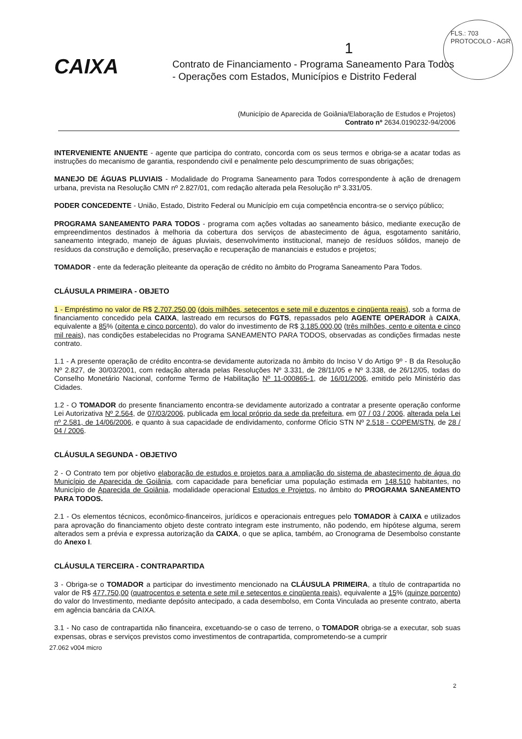FLS.: 703
PROTOCOLO - AGR
1
CAIXA
Contrato de Financiamento - Programa Saneamento Para Todos
- Operações com Estados, Municípios e Distrito Federal
(Município de Aparecida de Goiânia/Elaboração de Estudos e Projetos)
Contrato nº 2634.0190232-94/2006
INTERVENIENTE ANUENTE - agente que participa do contrato, concorda com os seus termos e obriga-se a acatar todas as instruções do mecanismo de garantia, respondendo civil e penalmente pelo descumprimento de suas obrigações;
MANEJO DE ÁGUAS PLUVIAIS - Modalidade do Programa Saneamento para Todos correspondente à ação de drenagem urbana, prevista na Resolução CMN nº 2.827/01, com redação alterada pela Resolução nº 3.331/05.
PODER CONCEDENTE - União, Estado, Distrito Federal ou Município em cuja competência encontra-se o serviço público;
PROGRAMA SANEAMENTO PARA TODOS - programa com ações voltadas ao saneamento básico, mediante execução de empreendimentos destinados à melhoria da cobertura dos serviços de abastecimento de água, esgotamento sanitário, saneamento integrado, manejo de águas pluviais, desenvolvimento institucional, manejo de resíduos sólidos, manejo de resíduos da construção e demolição, preservação e recuperação de mananciais e estudos e projetos;
TOMADOR - ente da federação pleiteante da operação de crédito no âmbito do Programa Saneamento Para Todos.
CLÁUSULA PRIMEIRA - OBJETO
1 - Empréstimo no valor de R$ 2.707.250,00 (dois milhões, setecentos e sete mil e duzentos e cinqüenta reais), sob a forma de financiamento concedido pela CAIXA, lastreado em recursos do FGTS, repassados pelo AGENTE OPERADOR à CAIXA, equivalente a 85% (oitenta e cinco porcento), do valor do investimento de R$ 3.185.000,00 (três milhões, cento e oitenta e cinco mil reais), nas condições estabelecidas no Programa SANEAMENTO PARA TODOS, observadas as condições firmadas neste contrato.
1.1 - A presente operação de crédito encontra-se devidamente autorizada no âmbito do Inciso V do Artigo 9º - B da Resolução Nº 2.827, de 30/03/2001, com redação alterada pelas Resoluções Nº 3.331, de 28/11/05 e Nº 3.338, de 26/12/05, todas do Conselho Monetário Nacional, conforme Termo de Habilitação Nº 11-000865-1, de 16/01/2006, emitido pelo Ministério das Cidades.
1.2 - O TOMADOR do presente financiamento encontra-se devidamente autorizado a contratar a presente operação conforme Lei Autorizativa Nº 2.564, de 07/03/2006, publicada em local próprio da sede da prefeitura, em 07 / 03 / 2006, alterada pela Lei nº 2.581, de 14/06/2006, e quanto à sua capacidade de endividamento, conforme Ofício STN Nº 2.518 - COPEM/STN, de 28 / 04 / 2006.
CLÁUSULA SEGUNDA - OBJETIVO
2 - O Contrato tem por objetivo elaboração de estudos e projetos para a ampliação do sistema de abastecimento de água do Município de Aparecida de Goiânia, com capacidade para beneficiar uma população estimada em 148.510 habitantes, no Município de Aparecida de Goiânia, modalidade operacional Estudos e Projetos, no âmbito do PROGRAMA SANEAMENTO PARA TODOS.
2.1 - Os elementos técnicos, econômico-financeiros, jurídicos e operacionais entregues pelo TOMADOR à CAIXA e utilizados para aprovação do financiamento objeto deste contrato integram este instrumento, não podendo, em hipótese alguma, serem alterados sem a prévia e expressa autorização da CAIXA, o que se aplica, também, ao Cronograma de Desembolso constante do Anexo I.
CLÁUSULA TERCEIRA - CONTRAPARTIDA
3 - Obriga-se o TOMADOR a participar do investimento mencionado na CLÁUSULA PRIMEIRA, a título de contrapartida no valor de R$ 477.750,00 (quatrocentos e setenta e sete mil e setecentos e cinqüenta reais), equivalente a 15% (quinze porcento) do valor do Investimento, mediante depósito antecipado, a cada desembolso, em Conta Vinculada ao presente contrato, aberta em agência bancária da CAIXA.
3.1 - No caso de contrapartida não financeira, excetuando-se o caso de terreno, o TOMADOR obriga-se a executar, sob suas expensas, obras e serviços previstos como investimentos de contrapartida, comprometendo-se a cumprir
27.062 v004 micro
2